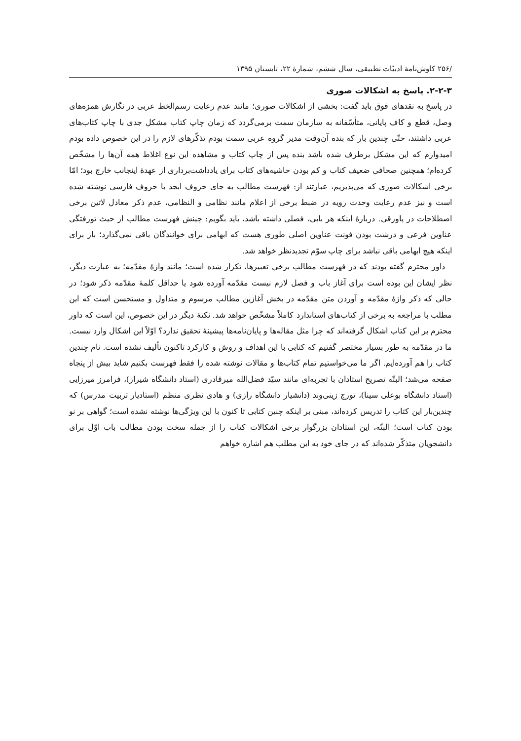/۲۵۶ کاوش‌نامهٔ ادبیّات تطبیقی، سال ششم، شمارهٔ ۲۲، تابستان ۱۳۹۵
۲-۲-۳. پاسخ به اشکالات صوری
در پاسخ به نقدهای فوق باید گفت: بخشی از اشکالات صوری؛ مانند عدم رعایت رسم‌الخط عربی در نگارش همزه‌های وصل، قطع و کاف پایانی، متأسّفانه به سازمان سمت برمی‌گردد که زمان چاپ کتاب مشکل جدی با چاپ کتاب‌های عربی داشتند، حتّی چندین بار که بنده آن‌وقت مدیر گروه عربی سمت بودم تذکّرهای لازم را در این خصوص داده بودم امیدوارم که این مشکل برطرف شده باشد بنده پس از چاپ کتاب و مشاهده این نوع اغلاط همه آن‌ها را مشخّص کرده‌ام؛ همچنین صحافی ضعیف کتاب و کم بودن حاشیه‌های کتاب برای یادداشت‌برداری از عهدهٔ اینجانب خارج بود؛ امّا برخی اشکالات صوری که می‌پذیریم، عبارتند از: فهرست مطالب به جای حروف ابجد با حروف فارسی نوشته شده است و نیز عدم رعایت وحدت رویه در ضبط برخی از اعلام مانند نظامی و النظامی، عدم ذکر معادل لاتین برخی اصطلاحات در پاورقی. دربارهٔ اینکه هر بابی، فصلی داشته باشد، باید بگویم: چینش فهرست مطالب از حیث تورفتگی عناوین فرعی و درشت بودن فونت عناوین اصلی طوری هست که ابهامی برای خوانندگان باقی نمی‌گذارد؛ باز برای اینکه هیچ ابهامی باقی نباشد برای چاپ سوّم تجدیدنظر خواهد شد.
داور محترم گفته بودند که در فهرست مطالب برخی تعبیرها، تکرار شده است؛ مانند واژهٔ مقدّمه؛ به عبارت دیگر، نظر ایشان این بوده است برای آغاز باب و فصل لازم نیست مقدّمه آورده شود یا حداقل کلمهٔ مقدّمه ذکر شود؛ در حالی که ذکر واژهٔ مقدّمه و آوردن متن مقدّمه در بخش آغازین مطالب مرسوم و متداول و مستحسن است که این مطلب با مراجعه به برخی از کتاب‌های استاندارد کاملاً مشخّص خواهد شد. نکتهٔ دیگر در این خصوص، این است که داور محترم بر این کتاب اشکال گرفته‌اند که چرا مثل مقاله‌ها و پایان‌نامه‌ها پیشینهٔ تحقیق ندارد؟ اوّلاً این اشکال وارد نیست. ما در مقدّمه به طور بسیار مختصر گفتیم که کتابی با این اهداف و روش و کارکرد تاکنون تألیف نشده است. نام چندین کتاب را هم آورده‌ایم. اگر ما می‌خواستیم تمام کتاب‌ها و مقالات نوشته شده را فقط فهرست بکنیم شاید بیش از پنجاه صفحه می‌شد؛ البتّه تصریح استادان با تجربه‌ای مانند سیّد فضل‌الله میرقادری (استاد دانشگاه شیراز)، فرامرز میرزایی (استاد دانشگاه بوعلی سینا)، تورج زینی‌وند (دانشیار دانشگاه رازی) و هادی نظری منظم (استادیار تربیت مدرس) که چندین‌بار این کتاب را تدریس کرده‌اند، مبنی بر اینکه چنین کتابی تا کنون با این ویژگی‌ها نوشته نشده است؛ گواهی بر نو بودن کتاب است؛ البتّه، این استادان بزرگوار برخی اشکالات کتاب را از جمله سخت بودن مطالب باب اوّل برای دانشجویان متذکّر شده‌اند که در جای خود به این مطلب هم اشاره خواهم